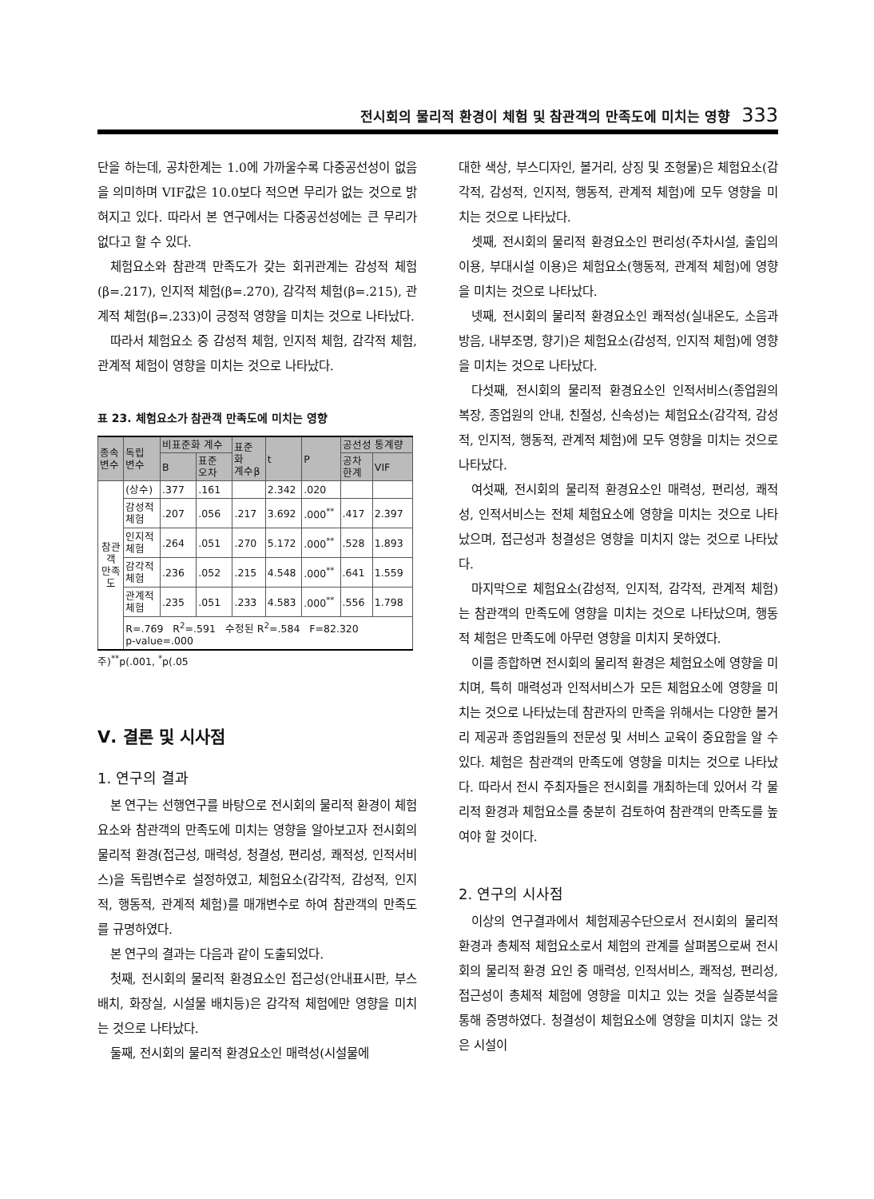전시회의 물리적 환경이 체험 및 참관객의 만족도에 미치는 영향 333
단을 하는데, 공차한계는 1.0에 가까울수록 다중공선성이 없음을 의미하며 VIF값은 10.0보다 적으면 무리가 없는 것으로 밝혀지고 있다. 따라서 본 연구에서는 다중공선성에는 큰 무리가 없다고 할 수 있다.
체험요소와 참관객 만족도가 갖는 회귀관계는 감성적 체험(β=.217), 인지적 체험(β=.270), 감각적 체험(β=.215), 관계적 체험(β=.233)이 긍정적 영향을 미치는 것으로 나타났다.
따라서 체험요소 중 감성적 체험, 인지적 체험, 감각적 체험, 관계적 체험이 영향을 미치는 것으로 나타났다.
표 23. 체험요소가 참관객 만족도에 미치는 영향
| 종속 변수 | 독립 변수 | 비표준화 계수 | | 표준 화 계수β | t | P | 공선성 통계량 | |
| --- | --- | --- | --- | --- | --- | --- | --- | --- |
| | | B | 표준 오차 | | | | 공차 한계 | VIF |
| 참관 객 만족 도 | (상수) | .377 | .161 | | 2.342 | .020 | | |
| | 감성적 체험 | .207 | .056 | .217 | 3.692 | .000<sup>**</sup> | .417 | 2.397 |
| | 인지적 체험 | .264 | .051 | .270 | 5.172 | .000<sup>**</sup> | .528 | 1.893 |
| | 감각적 체험 | .236 | .052 | .215 | 4.548 | .000<sup>**</sup> | .641 | 1.559 |
| | 관계적 체험 | .235 | .051 | .233 | 4.583 | .000<sup>**</sup> | .556 | 1.798 |
| | R=.769 R<sup>2</sup>=.591 수정된 R<sup>2</sup>=.584 F=82.320 p-value=.000 | | | | | | | |
주)<sup>**</sup>p(.001, <sup>*</sup>p(.05
Ⅴ. 결론 및 시사점
1. 연구의 결과
본 연구는 선행연구를 바탕으로 전시회의 물리적 환경이 체험요소와 참관객의 만족도에 미치는 영향을 알아보고자 전시회의 물리적 환경(접근성, 매력성, 청결성, 편리성, 쾌적성, 인적서비스)을 독립변수로 설정하였고, 체험요소(감각적, 감성적, 인지적, 행동적, 관계적 체험)를 매개변수로 하여 참관객의 만족도를 규명하였다.
본 연구의 결과는 다음과 같이 도출되었다.
첫째, 전시회의 물리적 환경요소인 접근성(안내표시판, 부스배치, 화장실, 시설물 배치등)은 감각적 체험에만 영향을 미치는 것으로 나타났다.
둘째, 전시회의 물리적 환경요소인 매력성(시설물에
대한 색상, 부스디자인, 볼거리, 상징 및 조형물)은 체험요소(감각적, 감성적, 인지적, 행동적, 관계적 체험)에 모두 영향을 미치는 것으로 나타났다.
셋째, 전시회의 물리적 환경요소인 편리성(주차시설, 출입의 이용, 부대시설 이용)은 체험요소(행동적, 관계적 체험)에 영향을 미치는 것으로 나타났다.
넷째, 전시회의 물리적 환경요소인 쾌적성(실내온도, 소음과 방음, 내부조명, 향기)은 체험요소(감성적, 인지적 체험)에 영향을 미치는 것으로 나타났다.
다섯째, 전시회의 물리적 환경요소인 인적서비스(종업원의 복장, 종업원의 안내, 친절성, 신속성)는 체험요소(감각적, 감성적, 인지적, 행동적, 관계적 체험)에 모두 영향을 미치는 것으로 나타났다.
여섯째, 전시회의 물리적 환경요소인 매력성, 편리성, 쾌적성, 인적서비스는 전체 체험요소에 영향을 미치는 것으로 나타났으며, 접근성과 청결성은 영향을 미치지 않는 것으로 나타났다.
마지막으로 체험요소(감성적, 인지적, 감각적, 관계적 체험)는 참관객의 만족도에 영향을 미치는 것으로 나타났으며, 행동적 체험은 만족도에 아무런 영향을 미치지 못하였다.
이를 종합하면 전시회의 물리적 환경은 체험요소에 영향을 미치며, 특히 매력성과 인적서비스가 모든 체험요소에 영향을 미치는 것으로 나타났는데 참관자의 만족을 위해서는 다양한 볼거리 제공과 종업원들의 전문성 및 서비스 교육이 중요함을 알 수 있다. 체험은 참관객의 만족도에 영향을 미치는 것으로 나타났다. 따라서 전시 주최자들은 전시회를 개최하는데 있어서 각 물리적 환경과 체험요소를 충분히 검토하여 참관객의 만족도를 높여야 할 것이다.
2. 연구의 시사점
이상의 연구결과에서 체험제공수단으로서 전시회의 물리적 환경과 총체적 체험요소로서 체험의 관계를 살펴봄으로써 전시회의 물리적 환경 요인 중 매력성, 인적서비스, 쾌적성, 편리성, 접근성이 총체적 체험에 영향을 미치고 있는 것을 실증분석을 통해 증명하였다. 청결성이 체험요소에 영향을 미치지 않는 것은 시설이